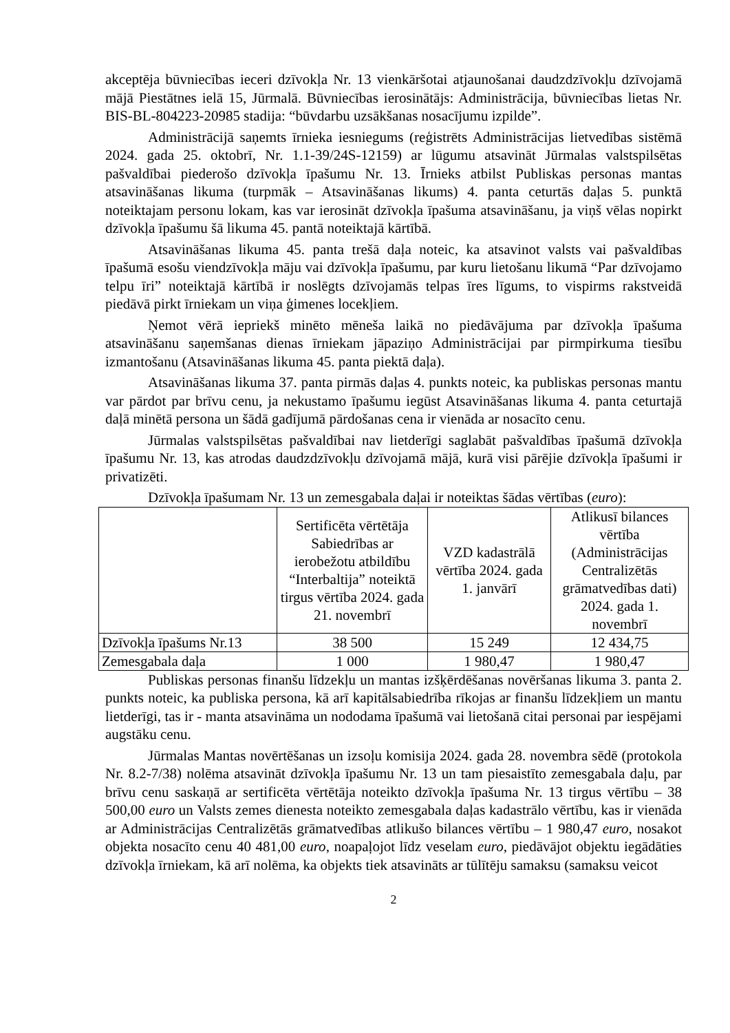akceptēja būvniecības ieceri dzīvokļa Nr. 13 vienkāršotai atjaunošanai daudzdzīvokļu dzīvojamā mājā Piestātnes ielā 15, Jūrmalā. Būvniecības ierosinātājs: Administrācija, būvniecības lietas Nr. BIS-BL-804223-20985 stadija: “būvdarbu uzsākšanas nosacījumu izpilde”.
Administrācijā saņemts īrnieka iesniegums (reģistrēts Administrācijas lietvedības sistēmā 2024. gada 25. oktobrī, Nr. 1.1-39/24S-12159) ar lūgumu atsavināt Jūrmalas valstspilsētas pašvaldībai piederošo dzīvokļa īpašumu Nr. 13. Īrnieks atbilst Publiskas personas mantas atsavināšanas likuma (turpmāk – Atsavināšanas likums) 4. panta ceturtās daļas 5. punktā noteiktajam personu lokam, kas var ierosināt dzīvokļa īpašuma atsavināšanu, ja viņš vēlas nopirkt dzīvokļa īpašumu šā likuma 45. pantā noteiktajā kārtībā.
Atsavināšanas likuma 45. panta trešā daļa noteic, ka atsavinot valsts vai pašvaldības īpašumā esošu viendzīvokļa māju vai dzīvokļa īpašumu, par kuru lietošanu likumā “Par dzīvojamo telpu īri” noteiktajā kārtībā ir noslēgts dzīvojamās telpas īres līgums, to vispirms rakstveidā piedāvā pirkt īrniekam un viņa ģimenes locekļiem.
Ņemot vērā iepriekš minēto mēneša laikā no piedāvājuma par dzīvokļa īpašuma atsavināšanu saņemšanas dienas īrniekam jāpaziņo Administrācijai par pirmpirkuma tiesību izmantošanu (Atsavināšanas likuma 45. panta piektā daļa).
Atsavināšanas likuma 37. panta pirmās daļas 4. punkts noteic, ka publiskas personas mantu var pārdot par brīvu cenu, ja nekustamo īpašumu iegūst Atsavināšanas likuma 4. panta ceturtajā daļā minētā persona un šādā gadījumā pārdošanas cena ir vienāda ar nosacīto cenu.
Jūrmalas valstspilsētas pašvaldībai nav lietderīgi saglabāt pašvaldības īpašumā dzīvokļa īpašumu Nr. 13, kas atrodas daudzdzīvokļu dzīvojamā mājā, kurā visi pārējie dzīvokļa īpašumi ir privatizēti.
Dzīvokļa īpašumam Nr. 13 un zemesgabala daļai ir noteiktas šādas vērtības (euro):
| | Sertificēta vērtētāja Sabiedrības ar ierobežotu atbildību “Interbaltija” noteiktā tirgus vērtība 2024. gada 21. novembrī | VZD kadastrālā vērtība 2024. gada 1. janvārī | Atlikusī bilances vērtība (Administrācijas Centralizētās grāmatvedības dati) 2024. gada 1. novembrī |
| --- | --- | --- | --- |
| Dzīvokļa īpašums Nr.13 | 38 500 | 15 249 | 12 434,75 |
| Zemesgabala daļa | 1 000 | 1 980,47 | 1 980,47 |
Publiskas personas finanšu līdzekļu un mantas izšķērdēšanas novēršanas likuma 3. panta 2. punkts noteic, ka publiska persona, kā arī kapitālsabiedrība rīkojas ar finanšu līdzekļiem un mantu lietderīgi, tas ir - manta atsavināma un nododama īpašumā vai lietošanā citai personai par iespējami augstāku cenu.
Jūrmalas Mantas novērtēšanas un izsoļu komisija 2024. gada 28. novembra sēdē (protokola Nr. 8.2-7/38) nolēma atsavināt dzīvokļa īpašumu Nr. 13 un tam piesaistīto zemesgabala daļu, par brīvu cenu saskaņā ar sertificēta vērtētāja noteikto dzīvokļa īpašuma Nr. 13 tirgus vērtību – 38 500,00 euro un Valsts zemes dienesta noteikto zemesgabala daļas kadastrālo vērtību, kas ir vienāda ar Administrācijas Centralizētās grāmatvedības atlikušo bilances vērtību – 1 980,47 euro, nosakot objekta nosacīto cenu 40 481,00 euro, noapaļojot līdz veselam euro, piedāvājot objektu iegādāties dzīvokļa īrniekam, kā arī nolēma, ka objekts tiek atsavināts ar tūlītēju samaksu (samaksu veicot
2